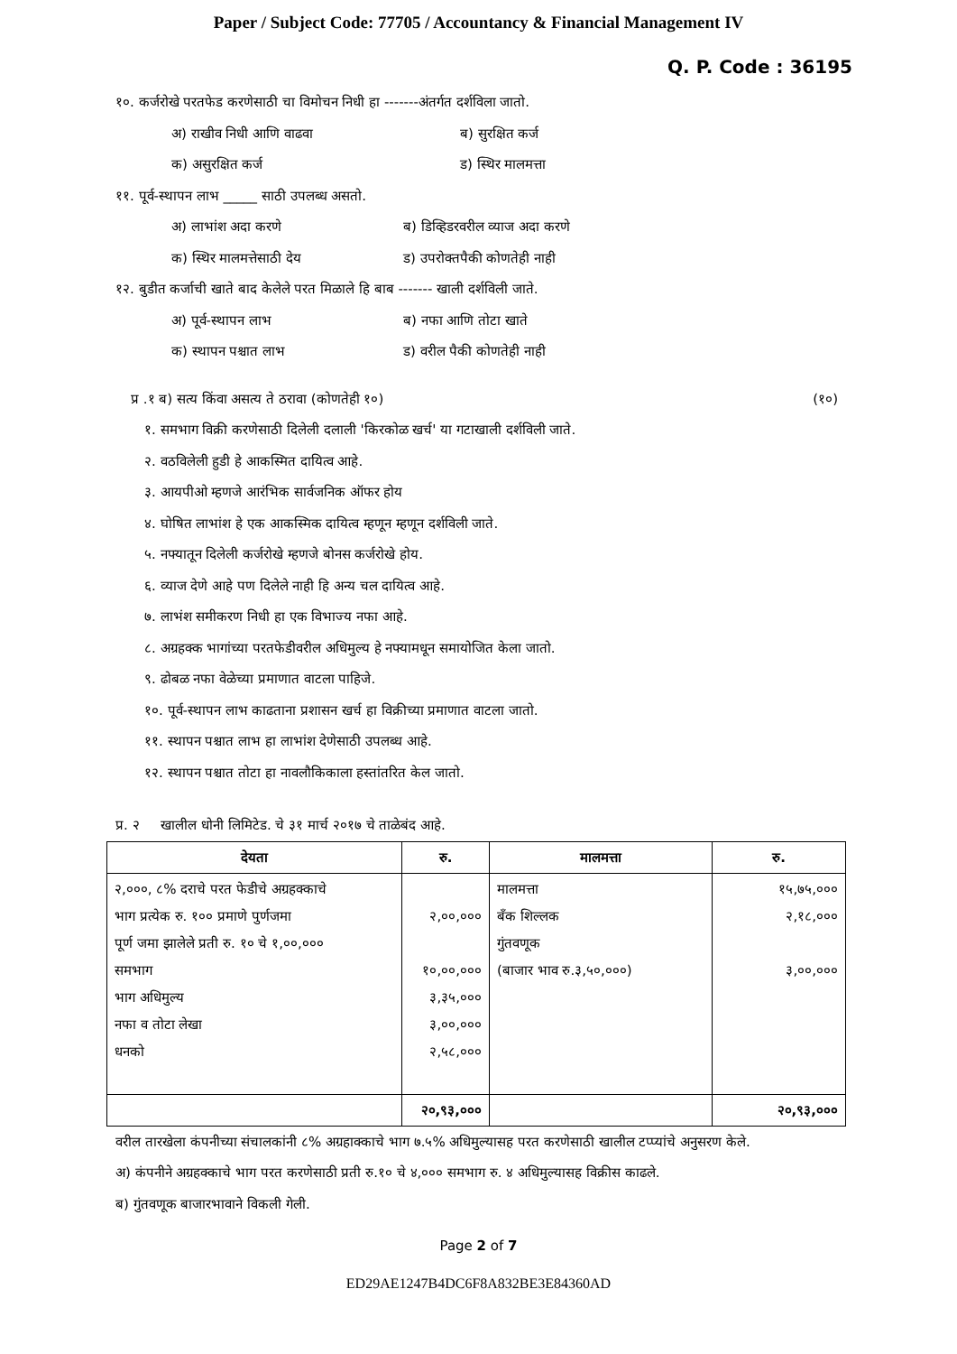Paper / Subject Code: 77705 / Accountancy & Financial Management IV
Q. P. Code : 36195
१०. कर्जरोखे परतफेड करणेसाठी चा विमोचन निधी हा -------अंतर्गत दर्शविला जातो.
अ) राखीव निधी आणि वाढवा ब) सुरक्षित कर्ज
क) असुरक्षित कर्ज ड) स्थिर मालमत्ता
११. पूर्व-स्थापन लाभ _____ साठी उपलब्ध असतो.
अ) लाभांश अदा करणे ब) डिव्हिडरवरील व्याज अदा करणे
क) स्थिर मालमत्तेसाठी देय ड) उपरोक्तपैकी कोणतेही नाही
१२. बुडीत कर्जाची खाते बाद केलेले परत मिळाले हि बाब ------- खाली दर्शविली जाते.
अ) पूर्व-स्थापन लाभ ब) नफा आणि तोटा खाते
क) स्थापन पश्चात लाभ ड) वरील पैकी कोणतेही नाही
प्र .१ ब) सत्य किंवा असत्य ते ठरावा (कोणतेही १०) (१०)
१. समभाग विक्री करणेसाठी दिलेली दलाली 'किरकोळ खर्च' या गटाखाली दर्शविली जाते.
२. वठविलेली हुडी हे आकस्मित दायित्व आहे.
३. आयपीओ म्हणजे आरंभिक सार्वजनिक ऑफर होय
४. घोषित लाभांश हे एक आकस्मिक दायित्व म्हणून म्हणून दर्शविली जाते.
५. नफ्यातून दिलेली कर्जरोखे म्हणजे बोनस कर्जरोखे होय.
६. व्याज देणे आहे पण दिलेले नाही हि अन्य चल दायित्व आहे.
७. लाभंश समीकरण निधी हा एक विभाज्य नफा आहे.
८. अग्रहक्क भागांच्या परतफेडीवरील अधिमुल्य हे नफ्यामधून समायोजित केला जातो.
९. ढोबळ नफा वेळेच्या प्रमाणात वाटला पाहिजे.
१०. पूर्व-स्थापन लाभ काढताना प्रशासन खर्च हा विक्रीच्या प्रमाणात वाटला जातो.
११. स्थापन पश्चात लाभ हा लाभांश देणेसाठी उपलब्ध आहे.
१२. स्थापन पश्चात तोटा हा नावलौकिकाला हस्तांतरित केल जातो.
प्र. २ खालील धोनी लिमिटेड. चे ३१ मार्च २०१७ चे ताळेबंद आहे.
| देयता | रु. | मालमत्ता | रु. |
| --- | --- | --- | --- |
| २,०००, ८% दराचे परत फेडीचे अग्रहक्काचे भाग प्रत्येक रु. १०० प्रमाणे पुर्णजमा पूर्ण जमा झालेले प्रती रु. १० चे १,००,००० समभाग भाग अधिमुल्य नफा व तोटा लेखा धनको | २,००,००० १०,००,००० ३,३५,००० ३,००,००० २,५८,००० | मालमत्ता बँक शिल्लक गुंतवणूक (बाजार भाव रु.३,५०,०००) | १५,७५,००० २,१८,००० ३,००,००० |
| | २०,९३,००० | | २०,९३,००० |
वरील तारखेला कंपनीच्या संचालकांनी ८% अग्रहाक्काचे भाग ७.५% अधिमुल्यासह परत करणेसाठी खालील टप्प्यांचे अनुसरण केले.
अ) कंपनीने अग्रहक्काचे भाग परत करणेसाठी प्रती रु.१० चे ४,००० समभाग रु. ४ अधिमुल्यासह विक्रीस काढले.
ब) गुंतवणूक बाजारभावाने विकली गेली.
Page 2 of 7
ED29AE1247B4DC6F8A832BE3E84360AD